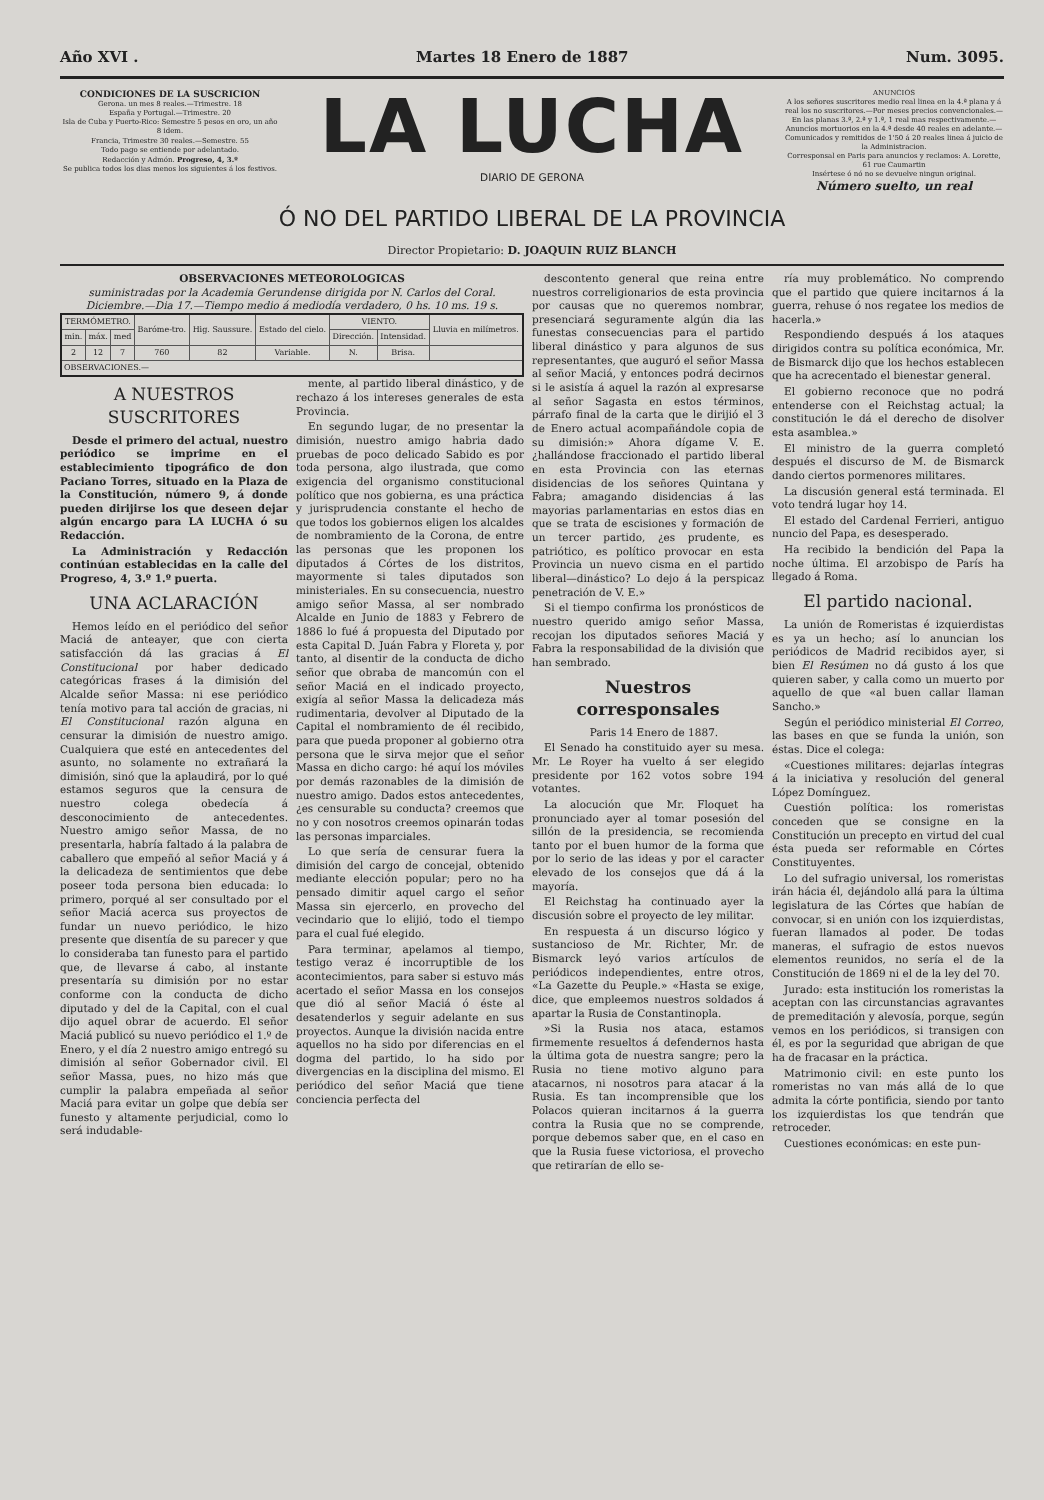Año XVI . Martes 18 Enero de 1887 Num. 3095.
CONDICIONES DE LA SUSCRICION
Gerona. un mes 8 reales.—Trimestre. 18
España y Portugal.—Trimestre. 20
Isla de Cuba y Puerto-Rico: Semestre 5 pesos en oro, un año 8 idem.
Francia, Trimestre 30 reales.—Semestre. 55
Todo pago se entiende por adelantado.
Redacción y Admón. Progreso, 4, 3.º
Se publica todos los dias menos los siguientes á los festivos.
LA LUCHA
DIARIO DE GERONA
ANUNCIOS
A los señores suscritores medio real linea en la 4.ª plana y á real los no suscritores.—Por meses precios convencionales.—En las planas 3.ª, 2.ª y 1.ª, 1 real mas respectivamente.—Anuncios mortuorios en la 4.ª desde 40 reales en adelante.—Comunicados y remitidos de 1'50 á 20 reales linea á juicio de la Administracion.
Corresponsal en Paris para anuncios y reclamos: A. Lorette, 61 rue Caumartin
Insértese ó nó no se devuelve ningun original.
Número suelto, un real
Ó NO DEL PARTIDO LIBERAL DE LA PROVINCIA
Director Propietario: D. JOAQUIN RUIZ BLANCH
OBSERVACIONES METEOROLOGICAS
suministradas por la Academia Gerundense dirigida por N. Carlos del Coral.
Diciembre.—Dia 17.—Tiempo medio á mediodía verdadero, 0 hs. 10 ms. 19 s.
| TERMÓMETRO. | | | Baróme-tro. | Hig. Saussure. | Estado del cielo. | VIENTO. | | Lluvia en milímetros. |
| --- | --- | --- | --- | --- | --- | --- | --- | --- |
| min. | máx. | med | | | | Dirección. | Intensidad. | |
| 2 | 12 | 7 | 760 | 82 | Variable. | N. | Brisa. | |
| OBSERVACIONES.— | | | | | | | | |
A NUESTROS SUSCRITORES
Desde el primero del actual, nuestro periódico se imprime en el establecimiento tipográfico de don Paciano Torres, situado en la Plaza de la Constitución, número 9, á donde pueden dirijirse los que deseen dejar algún encargo para LA LUCHA ó su Redacción.
La Administración y Redacción continúan establecidas en la calle del Progreso, 4, 3.º 1.º puerta.
UNA ACLARACIÓN
Hemos leído en el periódico del señor Maciá de anteayer, que con cierta satisfacción dá las gracias á El Constitucional por haber dedicado categóricas frases á la dimisión del Alcalde señor Massa: ni ese periódico tenía motivo para tal acción de gracias, ni El Constitucional razón alguna en censurar la dimisión de nuestro amigo. Cualquiera que esté en antecedentes del asunto, no solamente no extrañará la dimisión, sinó que la aplaudirá, por lo qué estamos seguros que la censura de nuestro colega obedecía á desconocimiento de antecedentes. Nuestro amigo señor Massa, de no presentarla, habría faltado á la palabra de caballero que empeñó al señor Maciá y á la delicadeza de sentimientos que debe poseer toda persona bien educada: lo primero, porqué al ser consultado por el señor Maciá acerca sus proyectos de fundar un nuevo periódico, le hizo presente que disentía de su parecer y que lo consideraba tan funesto para el partido que, de llevarse á cabo, al instante presentaría su dimisión por no estar conforme con la conducta de dicho diputado y del de la Capital, con el cual dijo aquel obrar de acuerdo. El señor Maciá publicó su nuevo periódico el 1.º de Enero, y el día 2 nuestro amigo entregó su dimisión al señor Gobernador civil. El señor Massa, pues, no hizo más que cumplir la palabra empeñada al señor Maciá para evitar un golpe que debía ser funesto y altamente perjudicial, como lo será indudable-
mente, al partido liberal dinástico, y de rechazo á los intereses generales de esta Provincia.
En segundo lugar, de no presentar la dimisión, nuestro amigo habria dado pruebas de poco delicado Sabido es por toda persona, algo ilustrada, que como exigencia del organismo constitucional político que nos gobierna, es una práctica y jurisprudencia constante el hecho de que todos los gobiernos eligen los alcaldes de nombramiento de la Corona, de entre las personas que les proponen los diputados á Córtes de los distritos, mayormente si tales diputados son ministeriales. En su consecuencia, nuestro amigo señor Massa, al ser nombrado Alcalde en Junio de 1883 y Febrero de 1886 lo fué á propuesta del Diputado por esta Capital D. Juán Fabra y Floreta y, por tanto, al disentir de la conducta de dicho señor que obraba de mancomún con el señor Maciá en el indicado proyecto, exigía al señor Massa la delicadeza más rudimentaria, devolver al Diputado de la Capital el nombramiento de él recibido, para que pueda proponer al gobierno otra persona que le sirva mejor que el señor Massa en dicho cargo: hé aquí los móviles por demás razonables de la dimisión de nuestro amigo. Dados estos antecedentes, ¿es censurable su conducta? creemos que no y con nosotros creemos opinarán todas las personas imparciales.
Lo que sería de censurar fuera la dimisión del cargo de concejal, obtenido mediante elección popular; pero no ha pensado dimitir aquel cargo el señor Massa sin ejercerlo, en provecho del vecindario que lo elijió, todo el tiempo para el cual fué elegido.
Para terminar, apelamos al tiempo, testigo veraz é incorruptible de los acontecimientos, para saber si estuvo más acertado el señor Massa en los consejos que dió al señor Maciá ó éste al desatenderlos y seguir adelante en sus proyectos. Aunque la división nacida entre aquellos no ha sido por diferencias en el dogma del partido, lo ha sido por divergencias en la disciplina del mismo. El periódico del señor Maciá que tiene conciencia perfecta del
descontento general que reina entre nuestros correligionarios de esta provincia por causas que no queremos nombrar, presenciará seguramente algún dia las funestas consecuencias para el partido liberal dinástico y para algunos de sus representantes, que auguró el señor Massa al señor Maciá, y entonces podrá decirnos si le asistía á aquel la razón al expresarse al señor Sagasta en estos términos, párrafo final de la carta que le dirijió el 3 de Enero actual acompañándole copia de su dimisión:» Ahora dígame V. E. ¿hallándose fraccionado el partido liberal en esta Provincia con las eternas disidencias de los señores Quintana y Fabra; amagando disidencias á las mayorias parlamentarias en estos dias en que se trata de escisiones y formación de un tercer partido, ¿es prudente, es patriótico, es político provocar en esta Provincia un nuevo cisma en el partido liberal—dinástico? Lo dejo á la perspicaz penetración de V. E.»
Si el tiempo confirma los pronósticos de nuestro querido amigo señor Massa, recojan los diputados señores Maciá y Fabra la responsabilidad de la división que han sembrado.
Nuestros corresponsales
Paris 14 Enero de 1887.
El Senado ha constituido ayer su mesa. Mr. Le Royer ha vuelto á ser elegido presidente por 162 votos sobre 194 votantes.
La alocución que Mr. Floquet ha pronunciado ayer al tomar posesión del sillón de la presidencia, se recomienda tanto por el buen humor de la forma que por lo serio de las ideas y por el caracter elevado de los consejos que dá á la mayoría.
El Reichstag ha continuado ayer la discusión sobre el proyecto de ley militar.
En respuesta á un discurso lógico y sustancioso de Mr. Richter, Mr. de Bismarck leyó varios artículos de periódicos independientes, entre otros, «La Gazette du Peuple.» «Hasta se exige, dice, que empleemos nuestros soldados á apartar la Rusia de Constantinopla.
»Si la Rusia nos ataca, estamos firmemente resueltos á defendernos hasta la última gota de nuestra sangre; pero la Rusia no tiene motivo alguno para atacarnos, ni nosotros para atacar á la Rusia. Es tan incomprensible que los Polacos quieran incitarnos á la guerra contra la Rusia que no se comprende, porque debemos saber que, en el caso en que la Rusia fuese victoriosa, el provecho que retirarían de ello se-
ría muy problemático. No comprendo que el partido que quiere incitarnos á la guerra, rehuse ó nos regatee los medios de hacerla.»
Respondiendo después á los ataques dirigidos contra su política económica, Mr. de Bismarck dijo que los hechos establecen que ha acrecentado el bienestar general.
El gobierno reconoce que no podrá entenderse con el Reichstag actual; la constitución le dá el derecho de disolver esta asamblea.»
El ministro de la guerra completó después el discurso de M. de Bismarck dando ciertos pormenores militares.
La discusión general está terminada. El voto tendrá lugar hoy 14.
El estado del Cardenal Ferrieri, antiguo nuncio del Papa, es desesperado.
Ha recibido la bendición del Papa la noche última. El arzobispo de París ha llegado á Roma.
El partido nacional.
La unión de Romeristas é izquierdistas es ya un hecho; así lo anuncian los periódicos de Madrid recibidos ayer, si bien El Resúmen no dá gusto á los que quieren saber, y calla como un muerto por aquello de que «al buen callar llaman Sancho.»
Según el periódico ministerial El Correo, las bases en que se funda la unión, son éstas. Dice el colega:
«Cuestiones militares: dejarlas íntegras á la iniciativa y resolución del general López Domínguez.
Cuestión política: los romeristas conceden que se consigne en la Constitución un precepto en virtud del cual ésta pueda ser reformable en Córtes Constituyentes.
Lo del sufragio universal, los romeristas irán hácia él, dejándolo allá para la última legislatura de las Córtes que habían de convocar, si en unión con los izquierdistas, fueran llamados al poder. De todas maneras, el sufragio de estos nuevos elementos reunidos, no sería el de la Constitución de 1869 ni el de la ley del 70.
Jurado: esta institución los romeristas la aceptan con las circunstancias agravantes de premeditación y alevosía, porque, según vemos en los periódicos, si transigen con él, es por la seguridad que abrigan de que ha de fracasar en la práctica.
Matrimonio civil: en este punto los romeristas no van más allá de lo que admita la córte pontificia, siendo por tanto los izquierdistas los que tendrán que retroceder.
Cuestiones económicas: en este pun-